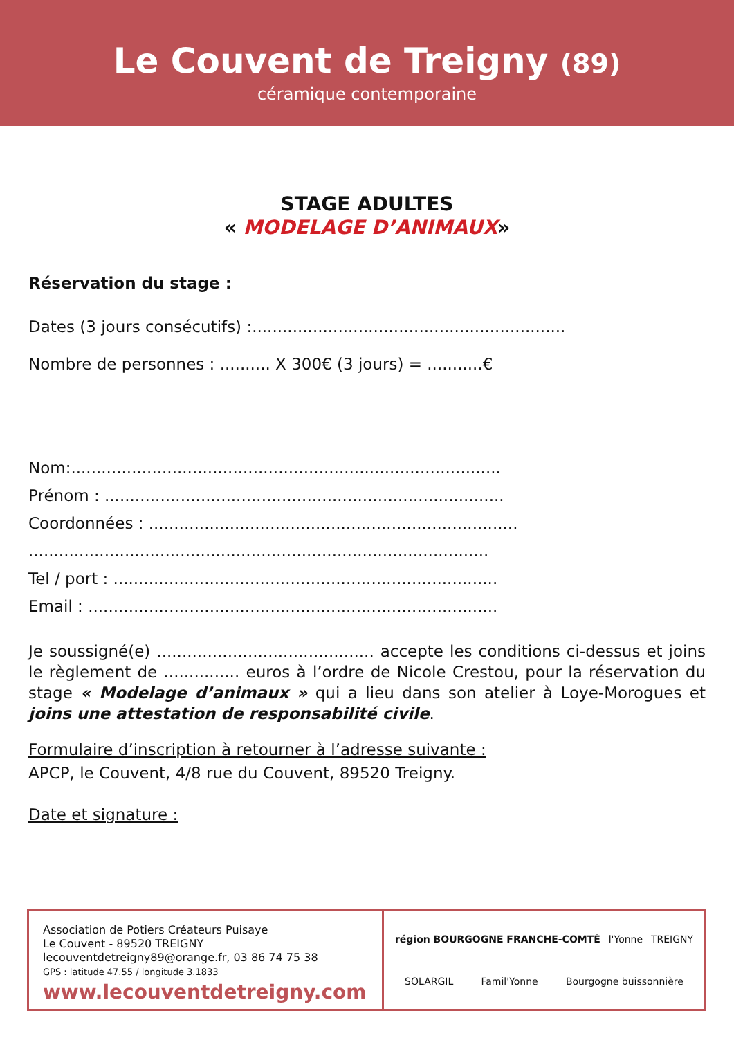Le Couvent de Treigny (89)
céramique contemporaine
STAGE ADULTES
« MODELAGE D’ANIMAUX»
Réservation du stage :
Dates (3 jours consécutifs) :..............................................................
Nombre de personnes : .......... X 300€ (3 jours) = ...........€
Nom:.....................................................................................
Prénom : ...............................................................................
Coordonnées : .........................................................................
...........................................................................................
Tel / port : ............................................................................
Email : .................................................................................
Je soussigné(e) ........................................... accepte les conditions ci-dessus et joins le règlement de ............... euros à l’ordre de Nicole Crestou, pour la réservation du stage « Modelage d’animaux » qui a lieu dans son atelier à Loye-Morogues et joins une attestation de responsabilité civile.
Formulaire d’inscription à retourner à l’adresse suivante :
APCP, le Couvent, 4/8 rue du Couvent, 89520 Treigny.
Date et signature :
Association de Potiers Créateurs Puisaye
Le Couvent - 89520 TREIGNY
lecouventdetreigny89@orange.fr, 03 86 74 75 38
GPS : latitude 47.55 / longitude 3.1833
www.lecouventdetreigny.com
région BOURGOGNE FRANCHE-COMTÉ l'Yonne TREIGNY SOLARGIL Famil'Yonne Bourgogne buissonnière